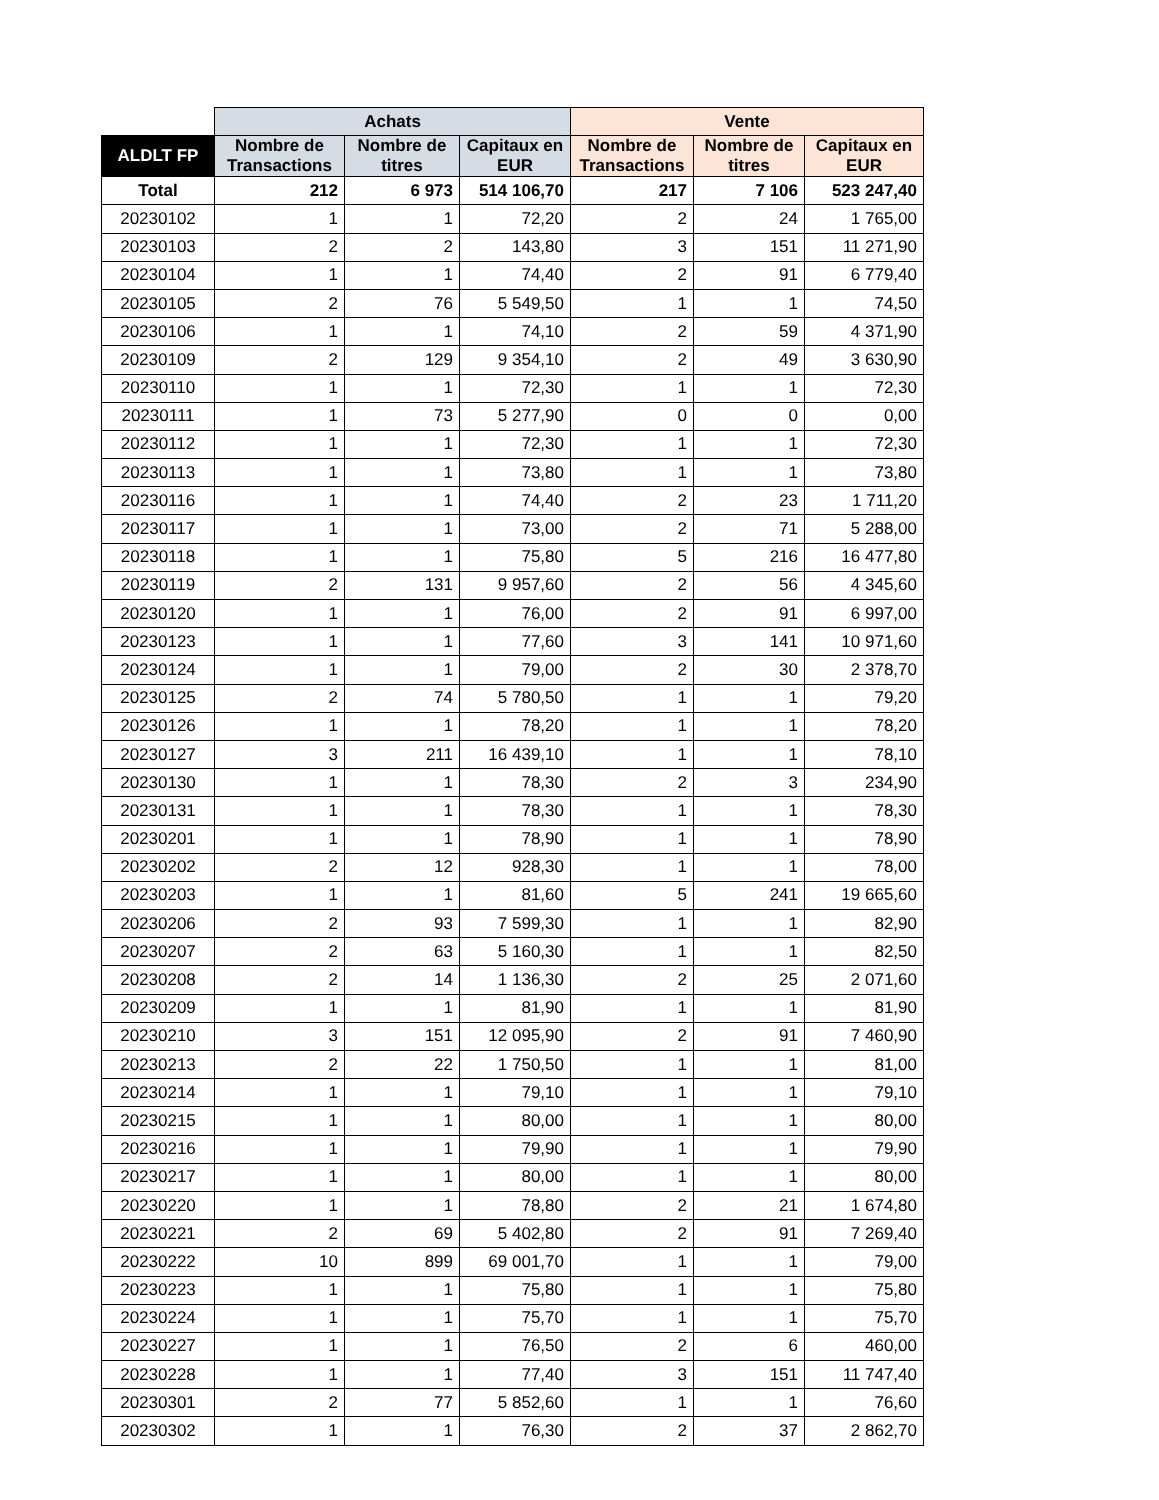| | Achats | | | Vente | | |
| --- | --- | --- | --- | --- | --- | --- |
| ALDLT FP | Nombre de Transactions | Nombre de titres | Capitaux en EUR | Nombre de Transactions | Nombre de titres | Capitaux en EUR |
| Total | 212 | 6 973 | 514 106,70 | 217 | 7 106 | 523 247,40 |
| 20230102 | 1 | 1 | 72,20 | 2 | 24 | 1 765,00 |
| 20230103 | 2 | 2 | 143,80 | 3 | 151 | 11 271,90 |
| 20230104 | 1 | 1 | 74,40 | 2 | 91 | 6 779,40 |
| 20230105 | 2 | 76 | 5 549,50 | 1 | 1 | 74,50 |
| 20230106 | 1 | 1 | 74,10 | 2 | 59 | 4 371,90 |
| 20230109 | 2 | 129 | 9 354,10 | 2 | 49 | 3 630,90 |
| 20230110 | 1 | 1 | 72,30 | 1 | 1 | 72,30 |
| 20230111 | 1 | 73 | 5 277,90 | 0 | 0 | 0,00 |
| 20230112 | 1 | 1 | 72,30 | 1 | 1 | 72,30 |
| 20230113 | 1 | 1 | 73,80 | 1 | 1 | 73,80 |
| 20230116 | 1 | 1 | 74,40 | 2 | 23 | 1 711,20 |
| 20230117 | 1 | 1 | 73,00 | 2 | 71 | 5 288,00 |
| 20230118 | 1 | 1 | 75,80 | 5 | 216 | 16 477,80 |
| 20230119 | 2 | 131 | 9 957,60 | 2 | 56 | 4 345,60 |
| 20230120 | 1 | 1 | 76,00 | 2 | 91 | 6 997,00 |
| 20230123 | 1 | 1 | 77,60 | 3 | 141 | 10 971,60 |
| 20230124 | 1 | 1 | 79,00 | 2 | 30 | 2 378,70 |
| 20230125 | 2 | 74 | 5 780,50 | 1 | 1 | 79,20 |
| 20230126 | 1 | 1 | 78,20 | 1 | 1 | 78,20 |
| 20230127 | 3 | 211 | 16 439,10 | 1 | 1 | 78,10 |
| 20230130 | 1 | 1 | 78,30 | 2 | 3 | 234,90 |
| 20230131 | 1 | 1 | 78,30 | 1 | 1 | 78,30 |
| 20230201 | 1 | 1 | 78,90 | 1 | 1 | 78,90 |
| 20230202 | 2 | 12 | 928,30 | 1 | 1 | 78,00 |
| 20230203 | 1 | 1 | 81,60 | 5 | 241 | 19 665,60 |
| 20230206 | 2 | 93 | 7 599,30 | 1 | 1 | 82,90 |
| 20230207 | 2 | 63 | 5 160,30 | 1 | 1 | 82,50 |
| 20230208 | 2 | 14 | 1 136,30 | 2 | 25 | 2 071,60 |
| 20230209 | 1 | 1 | 81,90 | 1 | 1 | 81,90 |
| 20230210 | 3 | 151 | 12 095,90 | 2 | 91 | 7 460,90 |
| 20230213 | 2 | 22 | 1 750,50 | 1 | 1 | 81,00 |
| 20230214 | 1 | 1 | 79,10 | 1 | 1 | 79,10 |
| 20230215 | 1 | 1 | 80,00 | 1 | 1 | 80,00 |
| 20230216 | 1 | 1 | 79,90 | 1 | 1 | 79,90 |
| 20230217 | 1 | 1 | 80,00 | 1 | 1 | 80,00 |
| 20230220 | 1 | 1 | 78,80 | 2 | 21 | 1 674,80 |
| 20230221 | 2 | 69 | 5 402,80 | 2 | 91 | 7 269,40 |
| 20230222 | 10 | 899 | 69 001,70 | 1 | 1 | 79,00 |
| 20230223 | 1 | 1 | 75,80 | 1 | 1 | 75,80 |
| 20230224 | 1 | 1 | 75,70 | 1 | 1 | 75,70 |
| 20230227 | 1 | 1 | 76,50 | 2 | 6 | 460,00 |
| 20230228 | 1 | 1 | 77,40 | 3 | 151 | 11 747,40 |
| 20230301 | 2 | 77 | 5 852,60 | 1 | 1 | 76,60 |
| 20230302 | 1 | 1 | 76,30 | 2 | 37 | 2 862,70 |